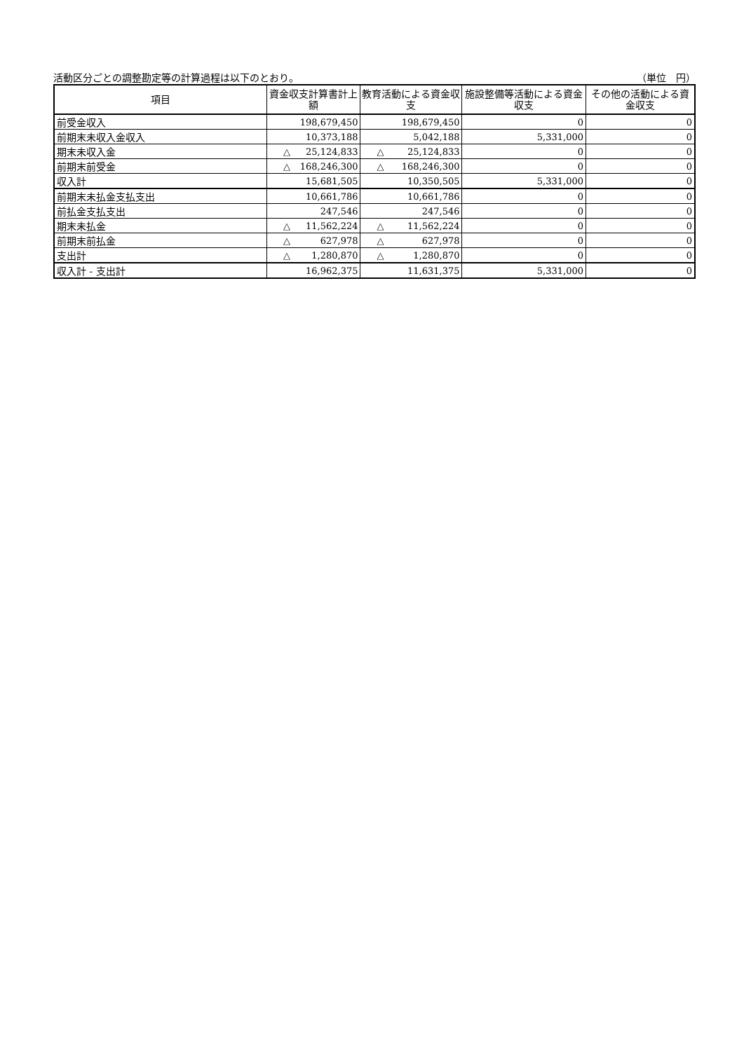活動区分ごとの調整勘定等の計算過程は以下のとおり。 （単位　円）
| 項目 | 資金収支計算書計上額 | 教育活動による資金収支 | 施設整備等活動による資金収支 | その他の活動による資金収支 |
| --- | --- | --- | --- | --- |
| 前受金収入 | 198,679,450 | 198,679,450 | 0 | 0 |
| 前期末未収入金収入 | 10,373,188 | 5,042,188 | 5,331,000 | 0 |
| 期末未収入金 | △ 25,124,833 | △ 25,124,833 | 0 | 0 |
| 前期末前受金 | △ 168,246,300 | △ 168,246,300 | 0 | 0 |
| 収入計 | 15,681,505 | 10,350,505 | 5,331,000 | 0 |
| 前期末未払金支払支出 | 10,661,786 | 10,661,786 | 0 | 0 |
| 前払金支払支出 | 247,546 | 247,546 | 0 | 0 |
| 期末未払金 | △ 11,562,224 | △ 11,562,224 | 0 | 0 |
| 前期末前払金 | △ 627,978 | △ 627,978 | 0 | 0 |
| 支出計 | △ 1,280,870 | △ 1,280,870 | 0 | 0 |
| 収入計 - 支出計 | 16,962,375 | 11,631,375 | 5,331,000 | 0 |